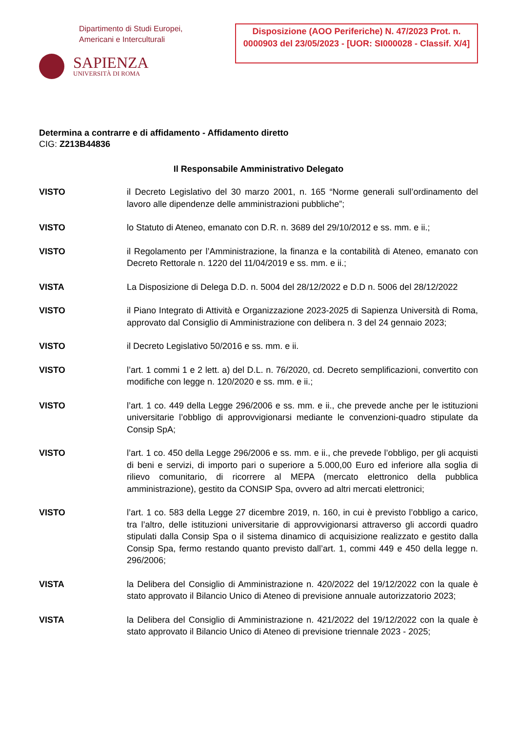Dipartimento di Studi Europei,
Americani e Interculturali
SAPIENZA
UNIVERSITÀ DI ROMA
Disposizione (AOO Periferiche) N. 47/2023 Prot. n. 0000903 del 23/05/2023 - [UOR: SI000028 - Classif. X/4]
Determina a contrarre e di affidamento - Affidamento diretto
CIG: Z213B44836
Il Responsabile Amministrativo Delegato
VISTO il Decreto Legislativo del 30 marzo 2001, n. 165 “Norme generali sull’ordinamento del lavoro alle dipendenze delle amministrazioni pubbliche”;
VISTO lo Statuto di Ateneo, emanato con D.R. n. 3689 del 29/10/2012 e ss. mm. e ii.;
VISTO il Regolamento per l’Amministrazione, la finanza e la contabilità di Ateneo, emanato con Decreto Rettorale n. 1220 del 11/04/2019 e ss. mm. e ii.;
VISTA La Disposizione di Delega D.D. n. 5004 del 28/12/2022 e D.D n. 5006 del 28/12/2022
VISTO il Piano Integrato di Attività e Organizzazione 2023-2025 di Sapienza Università di Roma, approvato dal Consiglio di Amministrazione con delibera n. 3 del 24 gennaio 2023;
VISTO il Decreto Legislativo 50/2016 e ss. mm. e ii.
VISTO l’art. 1 commi 1 e 2 lett. a) del D.L. n. 76/2020, cd. Decreto semplificazioni, convertito con modifiche con legge n. 120/2020 e ss. mm. e ii.;
VISTO l’art. 1 co. 449 della Legge 296/2006 e ss. mm. e ii., che prevede anche per le istituzioni universitarie l’obbligo di approvvigionarsi mediante le convenzioni-quadro stipulate da Consip SpA;
VISTO l’art. 1 co. 450 della Legge 296/2006 e ss. mm. e ii., che prevede l’obbligo, per gli acquisti di beni e servizi, di importo pari o superiore a 5.000,00 Euro ed inferiore alla soglia di rilievo comunitario, di ricorrere al MEPA (mercato elettronico della pubblica amministrazione), gestito da CONSIP Spa, ovvero ad altri mercati elettronici;
VISTO l’art. 1 co. 583 della Legge 27 dicembre 2019, n. 160, in cui è previsto l’obbligo a carico, tra l’altro, delle istituzioni universitarie di approvvigionarsi attraverso gli accordi quadro stipulati dalla Consip Spa o il sistema dinamico di acquisizione realizzato e gestito dalla Consip Spa, fermo restando quanto previsto dall’art. 1, commi 449 e 450 della legge n. 296/2006;
VISTA la Delibera del Consiglio di Amministrazione n. 420/2022 del 19/12/2022 con la quale è stato approvato il Bilancio Unico di Ateneo di previsione annuale autorizzatorio 2023;
VISTA la Delibera del Consiglio di Amministrazione n. 421/2022 del 19/12/2022 con la quale è stato approvato il Bilancio Unico di Ateneo di previsione triennale 2023 - 2025;